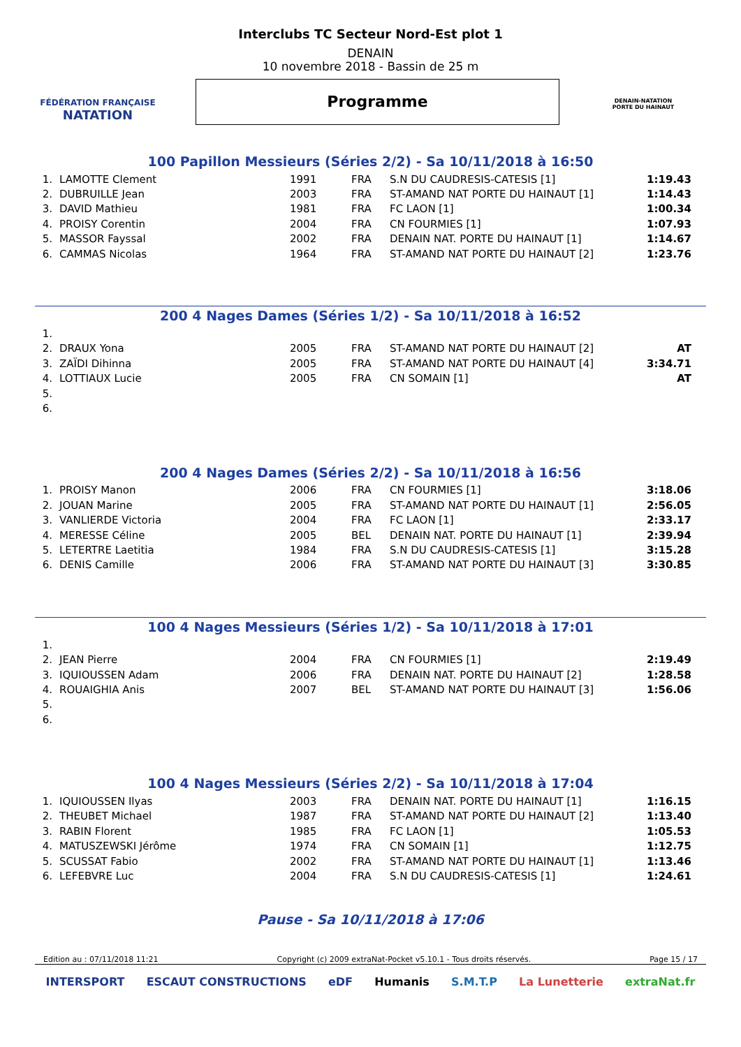FÉDÉRATION FRANÇAISE
NATATION
Interclubs TC Secteur Nord-Est plot 1
DENAIN
10 novembre 2018 - Bassin de 25 m
Programme
DENAIN-NATATION
PORTE DU HAINAUT
100 Papillon Messieurs (Séries 2/2) - Sa 10/11/2018 à 16:50
| 1. | LAMOTTE Clement | 1991 | FRA | S.N DU CAUDRESIS-CATESIS [1] | 1:19.43 |
| 2. | DUBRUILLE Jean | 2003 | FRA | ST-AMAND NAT PORTE DU HAINAUT [1] | 1:14.43 |
| 3. | DAVID Mathieu | 1981 | FRA | FC LAON [1] | 1:00.34 |
| 4. | PROISY Corentin | 2004 | FRA | CN FOURMIES [1] | 1:07.93 |
| 5. | MASSOR Fayssal | 2002 | FRA | DENAIN NAT. PORTE DU HAINAUT [1] | 1:14.67 |
| 6. | CAMMAS Nicolas | 1964 | FRA | ST-AMAND NAT PORTE DU HAINAUT [2] | 1:23.76 |
200 4 Nages Dames (Séries 1/2) - Sa 10/11/2018 à 16:52
| 1. | | | | | |
| 2. | DRAUX Yona | 2005 | FRA | ST-AMAND NAT PORTE DU HAINAUT [2] | AT |
| 3. | ZAÏDI Dihinna | 2005 | FRA | ST-AMAND NAT PORTE DU HAINAUT [4] | 3:34.71 |
| 4. | LOTTIAUX Lucie | 2005 | FRA | CN SOMAIN [1] | AT |
| 5. | | | | | |
| 6. | | | | | |
200 4 Nages Dames (Séries 2/2) - Sa 10/11/2018 à 16:56
| 1. | PROISY Manon | 2006 | FRA | CN FOURMIES [1] | 3:18.06 |
| 2. | JOUAN Marine | 2005 | FRA | ST-AMAND NAT PORTE DU HAINAUT [1] | 2:56.05 |
| 3. | VANLIERDE Victoria | 2004 | FRA | FC LAON [1] | 2:33.17 |
| 4. | MERESSE Céline | 2005 | BEL | DENAIN NAT. PORTE DU HAINAUT [1] | 2:39.94 |
| 5. | LETERTRE Laetitia | 1984 | FRA | S.N DU CAUDRESIS-CATESIS [1] | 3:15.28 |
| 6. | DENIS Camille | 2006 | FRA | ST-AMAND NAT PORTE DU HAINAUT [3] | 3:30.85 |
100 4 Nages Messieurs (Séries 1/2) - Sa 10/11/2018 à 17:01
| 1. | | | | | |
| 2. | JEAN Pierre | 2004 | FRA | CN FOURMIES [1] | 2:19.49 |
| 3. | IQUIOUSSEN Adam | 2006 | FRA | DENAIN NAT. PORTE DU HAINAUT [2] | 1:28.58 |
| 4. | ROUAIGHIA Anis | 2007 | BEL | ST-AMAND NAT PORTE DU HAINAUT [3] | 1:56.06 |
| 5. | | | | | |
| 6. | | | | | |
100 4 Nages Messieurs (Séries 2/2) - Sa 10/11/2018 à 17:04
| 1. | IQUIOUSSEN Ilyas | 2003 | FRA | DENAIN NAT. PORTE DU HAINAUT [1] | 1:16.15 |
| 2. | THEUBET Michael | 1987 | FRA | ST-AMAND NAT PORTE DU HAINAUT [2] | 1:13.40 |
| 3. | RABIN Florent | 1985 | FRA | FC LAON [1] | 1:05.53 |
| 4. | MATUSZEWSKI Jérôme | 1974 | FRA | CN SOMAIN [1] | 1:12.75 |
| 5. | SCUSSAT Fabio | 2002 | FRA | ST-AMAND NAT PORTE DU HAINAUT [1] | 1:13.46 |
| 6. | LEFEBVRE Luc | 2004 | FRA | S.N DU CAUDRESIS-CATESIS [1] | 1:24.61 |
Pause - Sa 10/11/2018 à 17:06
Edition au : 07/11/2018 11:21 Copyright (c) 2009 extraNat-Pocket v5.10.1 - Tous droits réservés. Page 15 / 17
INTERSPORT ESCAUT CONSTRUCTIONS eDF Humanis S.M.T.P La Lunetterie extraNat.fr